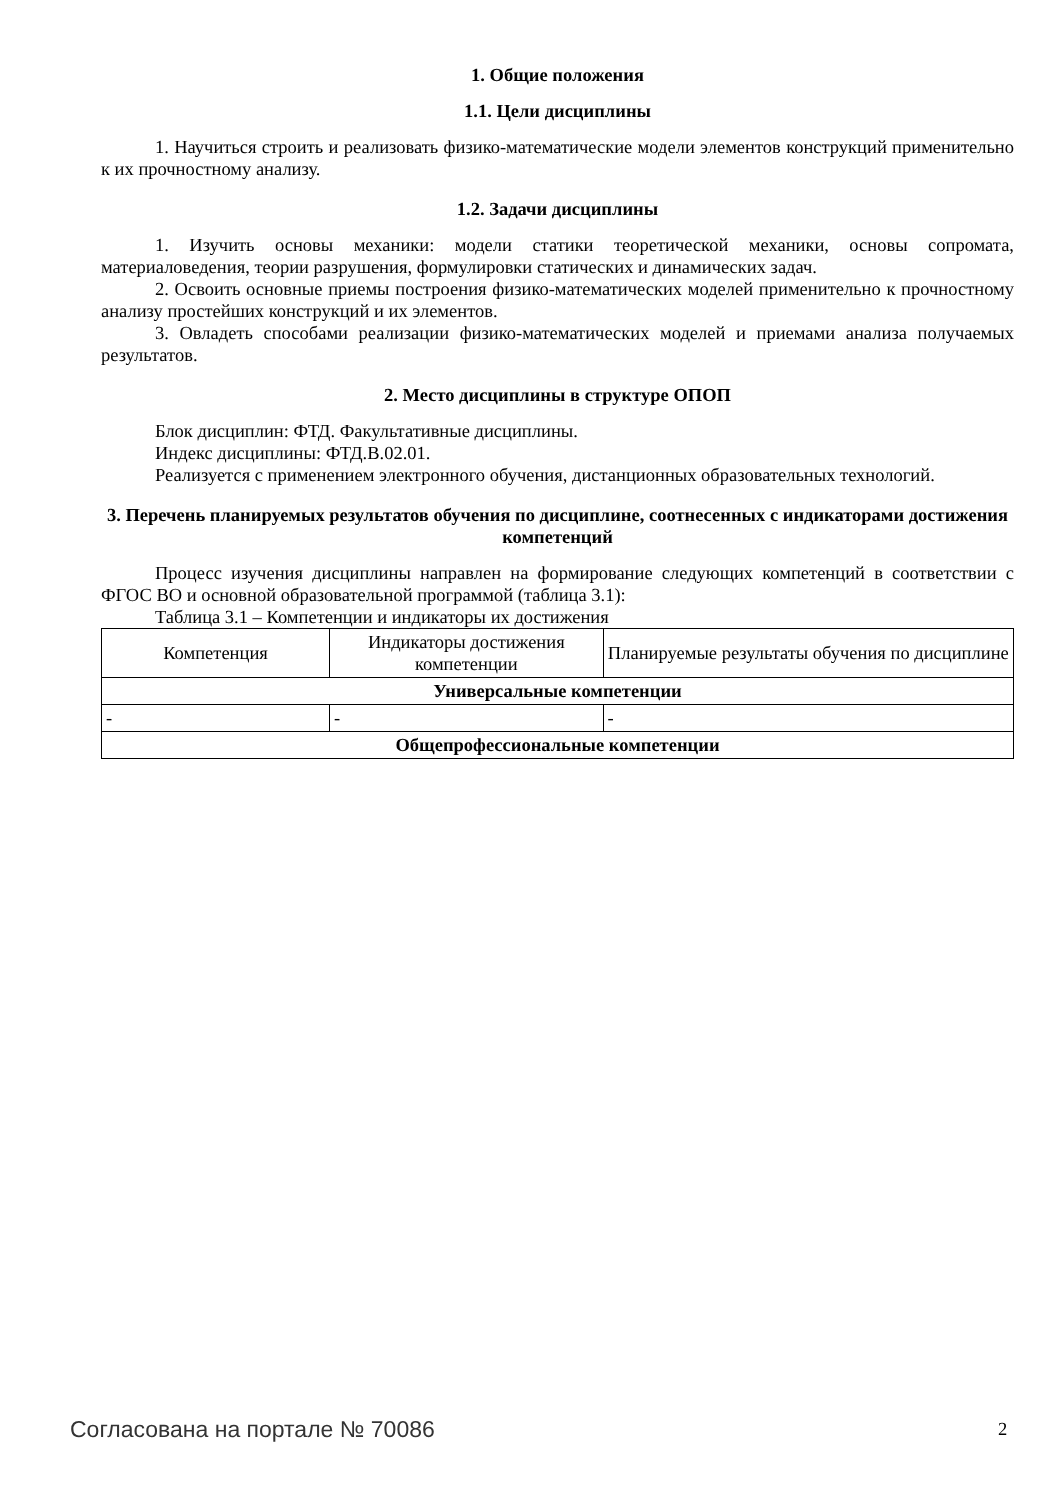1. Общие положения
1.1. Цели дисциплины
1. Научиться строить и реализовать физико-математические модели элементов конструкций применительно к их прочностному анализу.
1.2. Задачи дисциплины
1. Изучить основы механики: модели статики теоретической механики, основы сопромата, материаловедения, теории разрушения, формулировки статических и динамических задач.
2. Освоить основные приемы построения физико-математических моделей применительно к прочностному анализу простейших конструкций и их элементов.
3. Овладеть способами реализации физико-математических моделей и приемами анализа получаемых результатов.
2. Место дисциплины в структуре ОПОП
Блок дисциплин: ФТД. Факультативные дисциплины.
Индекс дисциплины: ФТД.В.02.01.
Реализуется с применением электронного обучения, дистанционных образовательных технологий.
3. Перечень планируемых результатов обучения по дисциплине, соотнесенных с индикаторами достижения компетенций
Процесс изучения дисциплины направлен на формирование следующих компетенций в соответствии с ФГОС ВО и основной образовательной программой (таблица 3.1):
Таблица 3.1 – Компетенции и индикаторы их достижения
| Компетенция | Индикаторы достижения компетенции | Планируемые результаты обучения по дисциплине |
| --- | --- | --- |
| Универсальные компетенции | | |
| - | - | - |
| Общепрофессиональные компетенции | | |
Согласована на портале № 70086 2